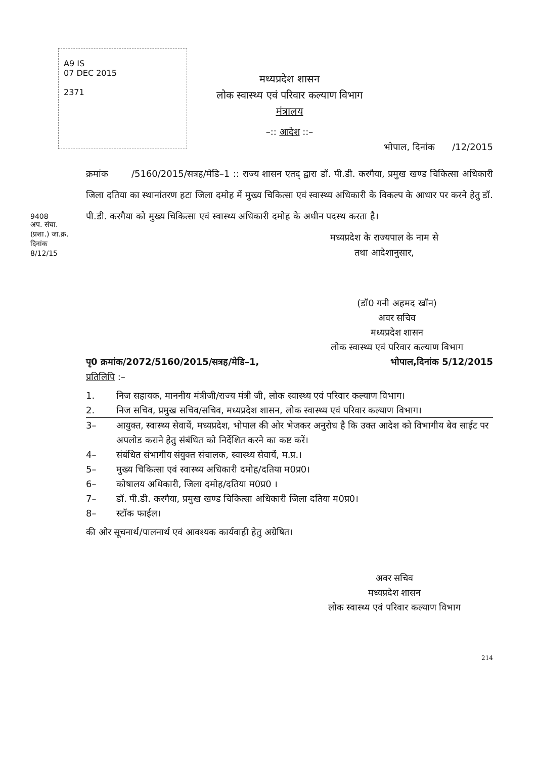A9 IS
07 DEC 2015
2371
9408
अप. संचा. (प्रशा.) जा.क्र.
दिनांक 8/12/15
मध्यप्रदेश शासन
लोक स्वास्थ्य एवं परिवार कल्याण विभाग
मंत्रालय
–:: आदेश ::–
भोपाल, दिनांक /12/2015
क्रमांक /5160/2015/सत्रह/मेडि–1 :: राज्य शासन एतद् द्वारा डॉ. पी.डी. करगैया, प्रमुख खण्ड चिकित्सा अधिकारी जिला दतिया का स्थानांतरण हटा जिला दमोह में मुख्य चिकित्सा एवं स्वास्थ्य अधिकारी के विकल्प के आधार पर करने हेतु डॉ. पी.डी. करगैया को मुख्य चिकित्सा एवं स्वास्थ्य अधिकारी दमोह के अधीन पदस्थ करता है।
मध्यप्रदेश के राज्यपाल के नाम से
तथा आदेशानुसार,
(डॉ0 गनी अहमद खॉन)
अवर सचिव
मध्यप्रदेश शासन
लोक स्वास्थ्य एवं परिवार कल्याण विभाग
पृ0 क्रमांक/2072/5160/2015/सत्रह/मेडि–1, भोपाल,दिनांक 5/12/2015
प्रतिलिपि :–
1. निज सहायक, माननीय मंत्रीजी/राज्य मंत्री जी, लोक स्वास्थ्य एवं परिवार कल्याण विभाग।
2. निज सचिव, प्रमुख सचिव/सचिव, मध्यप्रदेश शासन, लोक स्वास्थ्य एवं परिवार कल्याण विभाग।
3– आयुक्त, स्वास्थ्य सेवायें, मध्यप्रदेश, भोपाल की ओर भेजकर अनुरोध है कि उक्त आदेश को विभागीय बेव साईट पर अपलोड कराने हेतु संबंधित को निर्देशित करने का कष्ट करें।
4– संबंधित संभागीय संयुक्त संचालक, स्वास्थ्य सेवायें, म.प्र.।
5– मुख्य चिकित्सा एवं स्वास्थ्य अधिकारी दमोह/दतिया म0प्र0।
6– कोषालय अधिकारी, जिला दमोह/दतिया म0प्र0 ।
7– डॉ. पी.डी. करगैया, प्रमुख खण्ड चिकित्सा अधिकारी जिला दतिया म0प्र0।
8– स्टॉक फाईल।
की ओर सूचनार्थ/पालनार्थ एवं आवश्यक कार्यवाही हेतु अग्रेषित।
अवर सचिव
मध्यप्रदेश शासन
लोक स्वास्थ्य एवं परिवार कल्याण विभाग
214